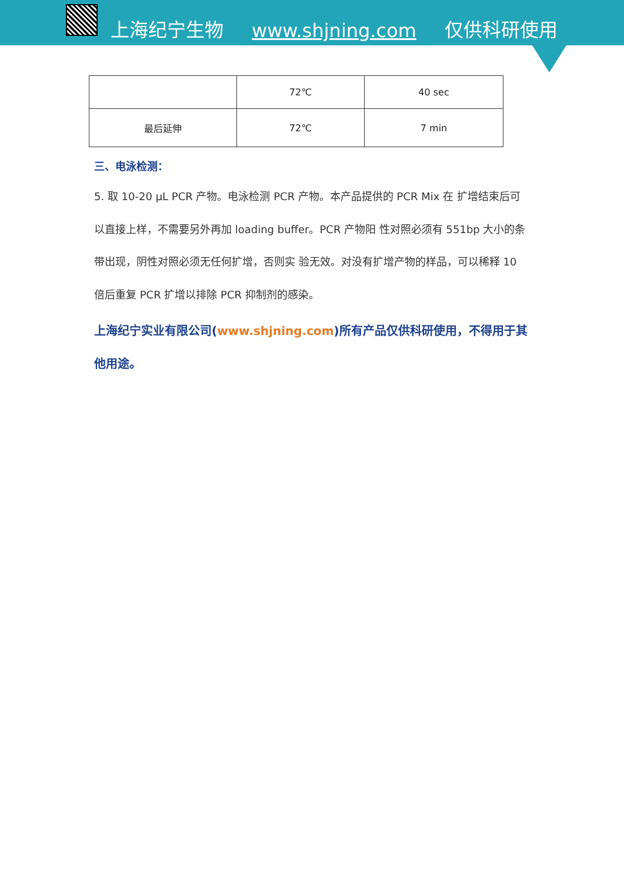上海纪宁生物 www.shjning.com 仅供科研使用
| | 72℃ | 40 sec |
| 最后延伸 | 72℃ | 7 min |
三、电泳检测：
5. 取 10-20 μL PCR 产物。电泳检测 PCR 产物。本产品提供的 PCR Mix 在 扩增结束后可以直接上样，不需要另外再加 loading buffer。PCR 产物阳 性对照必须有 551bp 大小的条带出现，阴性对照必须无任何扩增，否则实 验无效。对没有扩增产物的样品，可以稀释 10 倍后重复 PCR 扩增以排除 PCR 抑制剂的感染。
上海纪宁实业有限公司(www.shjning.com)所有产品仅供科研使用，不得用于其他用途。